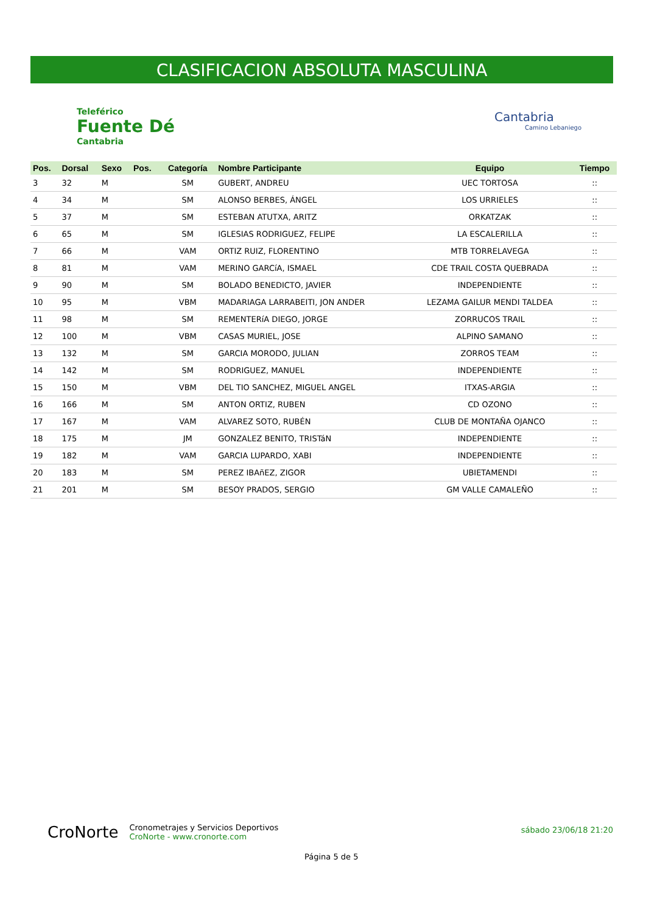CLASIFICACION ABSOLUTA MASCULINA
Teleférico
Fuente Dé
Cantabria
Cantabria
Camino Lebaniego
| Pos. | Dorsal | Sexo | Pos. | Categoría | Nombre Participante | Equipo | Tiempo |
| --- | --- | --- | --- | --- | --- | --- | --- |
| 3 | 32 | M | | SM | GUBERT, ANDREU | UEC TORTOSA | :: |
| 4 | 34 | M | | SM | ALONSO BERBES, ÁNGEL | LOS URRIELES | :: |
| 5 | 37 | M | | SM | ESTEBAN ATUTXA, ARITZ | ORKATZAK | :: |
| 6 | 65 | M | | SM | IGLESIAS RODRIGUEZ, FELIPE | LA ESCALERILLA | :: |
| 7 | 66 | M | | VAM | ORTIZ RUIZ, FLORENTINO | MTB TORRELAVEGA | :: |
| 8 | 81 | M | | VAM | MERINO GARCíA, ISMAEL | CDE TRAIL COSTA QUEBRADA | :: |
| 9 | 90 | M | | SM | BOLADO BENEDICTO, JAVIER | INDEPENDIENTE | :: |
| 10 | 95 | M | | VBM | MADARIAGA LARRABEITI, JON ANDER | LEZAMA GAILUR MENDI TALDEA | :: |
| 11 | 98 | M | | SM | REMENTERíA DIEGO, JORGE | ZORRUCOS TRAIL | :: |
| 12 | 100 | M | | VBM | CASAS MURIEL, JOSE | ALPINO SAMANO | :: |
| 13 | 132 | M | | SM | GARCIA MORODO, JULIAN | ZORROS TEAM | :: |
| 14 | 142 | M | | SM | RODRIGUEZ, MANUEL | INDEPENDIENTE | :: |
| 15 | 150 | M | | VBM | DEL TIO SANCHEZ, MIGUEL ANGEL | ITXAS-ARGIA | :: |
| 16 | 166 | M | | SM | ANTON ORTIZ, RUBEN | CD OZONO | :: |
| 17 | 167 | M | | VAM | ALVAREZ SOTO, RUBÉN | CLUB DE MONTAÑA OJANCO | :: |
| 18 | 175 | M | | JM | GONZALEZ BENITO, TRISTáN | INDEPENDIENTE | :: |
| 19 | 182 | M | | VAM | GARCIA LUPARDO, XABI | INDEPENDIENTE | :: |
| 20 | 183 | M | | SM | PEREZ IBAñEZ, ZIGOR | UBIETAMENDI | :: |
| 21 | 201 | M | | SM | BESOY PRADOS, SERGIO | GM VALLE CAMALEÑO | :: |
CroNorte Cronometrajes y Servicios Deportivos
CroNorte - www.cronorte.com
sábado 23/06/18 21:20
Página 5 de 5